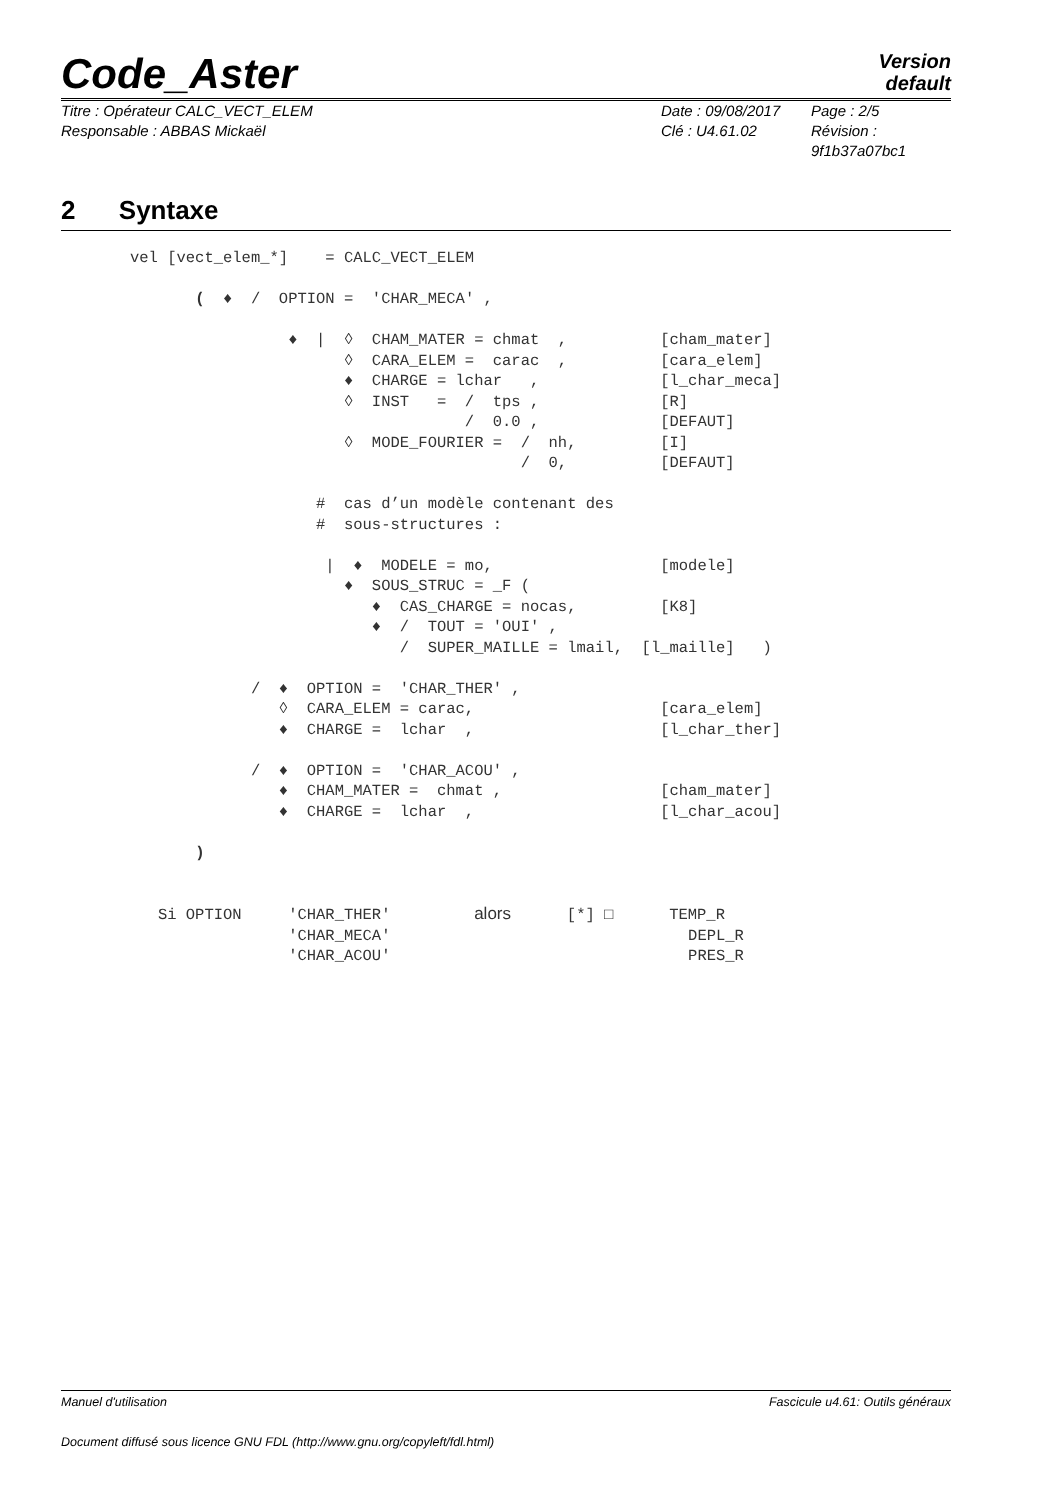Code_Aster
Version
default
Titre : Opérateur CALC_VECT_ELEM
Responsable : ABBAS Mickaël
Date : 09/08/2017
Clé : U4.61.02
Page : 2/5
Révision :
9f1b37a07bc1
2 Syntaxe
vel [vect_elem_*]    = CALC_VECT_ELEM

       (  ♦  /  OPTION =  'CHAR_MECA' ,

                 ♦  |  ◊  CHAM_MATER = chmat  ,          [cham_mater]
                       ◊  CARA_ELEM =  carac  ,          [cara_elem]
                       ♦  CHARGE = lchar   ,             [l_char_meca]
                       ◊  INST   =  /  tps ,             [R]
                                    /  0.0 ,             [DEFAUT]
                       ◊  MODE_FOURIER =  /  nh,         [I]
                                          /  0,          [DEFAUT]

                    #  cas d’un modèle contenant des
                    #  sous-structures :

                     |  ♦  MODELE = mo,                  [modele]
                       ♦  SOUS_STRUC = _F (
                          ♦  CAS_CHARGE = nocas,         [K8]
                          ♦  /  TOUT = 'OUI' ,
                             /  SUPER_MAILLE = lmail,  [l_maille]   )

             /  ♦  OPTION =  'CHAR_THER' ,
                ◊  CARA_ELEM = carac,                    [cara_elem]
                ♦  CHARGE =  lchar  ,                    [l_char_ther]

             /  ♦  OPTION =  'CHAR_ACOU' ,
                ♦  CHAM_MATER =  chmat ,                 [cham_mater]
                ♦  CHARGE =  lchar  ,                    [l_char_acou]

       )


   Si OPTION     'CHAR_THER'         alors      [*] □      TEMP_R
                 'CHAR_MECA'                                DEPL_R
                 'CHAR_ACOU'                                PRES_R
Manuel d'utilisation Fascicule u4.61: Outils généraux
Document diffusé sous licence GNU FDL (http://www.gnu.org/copyleft/fdl.html)